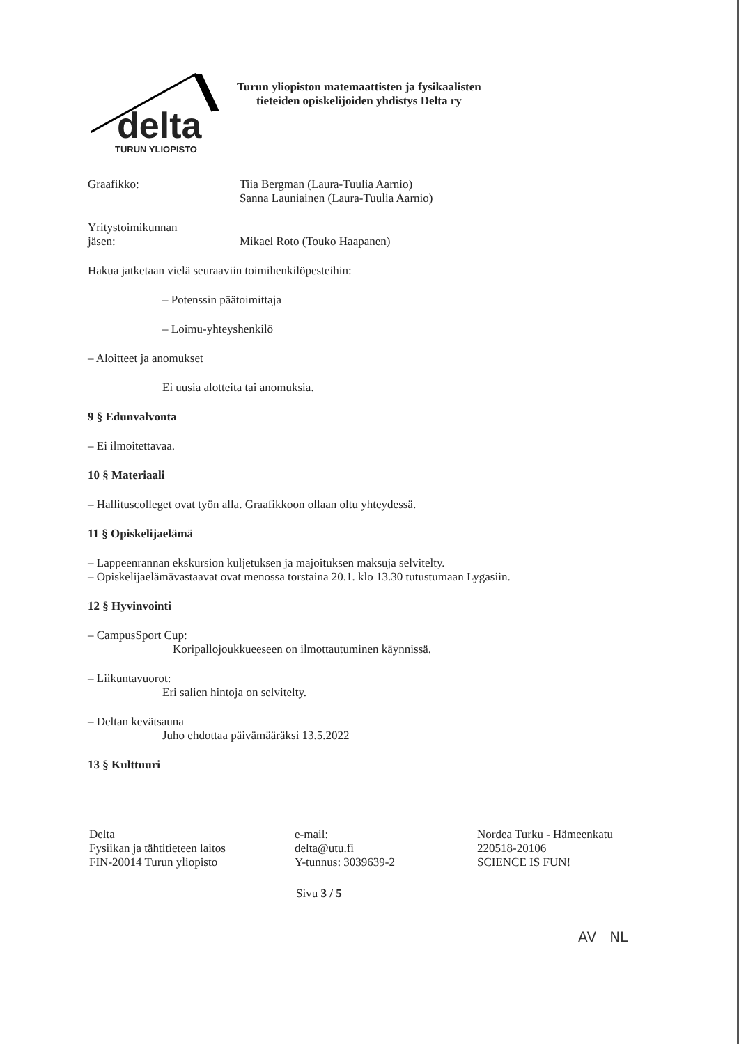delta
TURUN YLIOPISTO
Turun yliopiston matemaattisten ja fysikaalisten
tieteiden opiskelijoiden yhdistys Delta ry
Graafikko: Tiia Bergman (Laura-Tuulia Aarnio)
Sanna Launiainen (Laura-Tuulia Aarnio)
Yritystoimikunnan
jäsen:
Mikael Roto (Touko Haapanen)
Hakua jatketaan vielä seuraaviin toimihenkilöpesteihin:
– Potenssin päätoimittaja
– Loimu-yhteyshenkilö
– Aloitteet ja anomukset
Ei uusia alotteita tai anomuksia.
9 § Edunvalvonta
– Ei ilmoitettavaa.
10 § Materiaali
– Hallituscolleget ovat työn alla. Graafikkoon ollaan oltu yhteydessä.
11 § Opiskelijaelämä
– Lappeenrannan ekskursion kuljetuksen ja majoituksen maksuja selvitelty.
– Opiskelijaelämävastaavat ovat menossa torstaina 20.1. klo 13.30 tutustumaan Lygasiin.
12 § Hyvinvointi
– CampusSport Cup:
Koripallojoukkueeseen on ilmottautuminen käynnissä.
– Liikuntavuorot:
Eri salien hintoja on selvitelty.
– Deltan kevätsauna
Juho ehdottaa päivämääräksi 13.5.2022
13 § Kulttuuri
Delta
Fysiikan ja tähtitieteen laitos
FIN-20014 Turun yliopisto
e-mail:
delta@utu.fi
Y-tunnus: 3039639-2
Nordea Turku - Hämeenkatu
220518-20106
SCIENCE IS FUN!
Sivu 3 / 5
AV NL